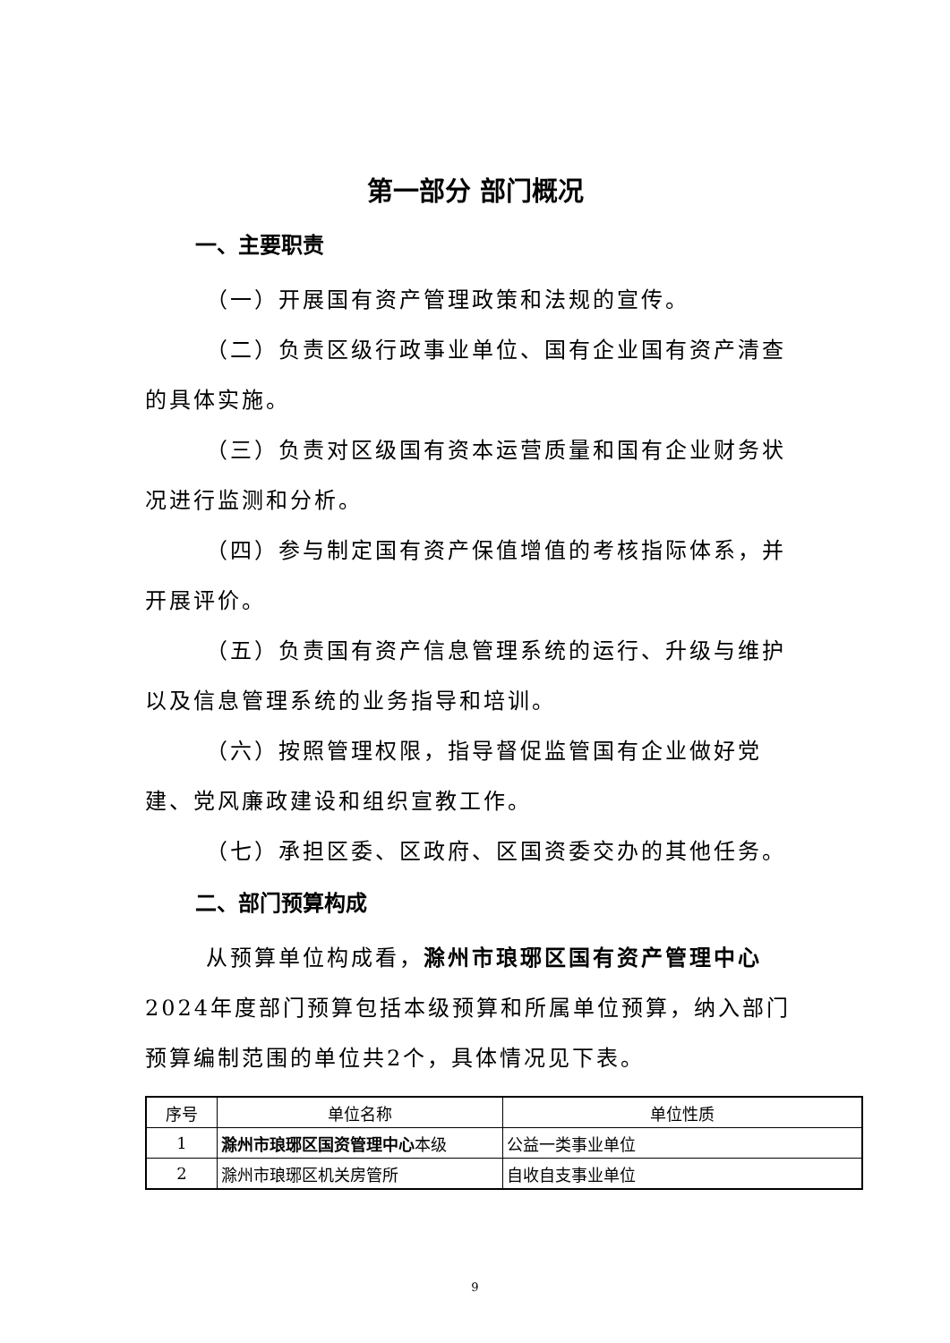第一部分 部门概况
一、主要职责
（一）开展国有资产管理政策和法规的宣传。
（二）负责区级行政事业单位、国有企业国有资产清查的具体实施。
（三）负责对区级国有资本运营质量和国有企业财务状况进行监测和分析。
（四）参与制定国有资产保值增值的考核指际体系，并开展评价。
（五）负责国有资产信息管理系统的运行、升级与维护以及信息管理系统的业务指导和培训。
（六）按照管理权限，指导督促监管国有企业做好党建、党风廉政建设和组织宣教工作。
（七）承担区委、区政府、区国资委交办的其他任务。
二、部门预算构成
从预算单位构成看，滁州市琅琊区国有资产管理中心2024年度部门预算包括本级预算和所属单位预算，纳入部门预算编制范围的单位共2个，具体情况见下表。
| 序号 | 单位名称 | 单位性质 |
| --- | --- | --- |
| 1 | 滁州市琅琊区国资管理中心 本级 | 公益一类事业单位 |
| 2 | 滁州市琅琊区机关房管所 | 自收自支事业单位 |
9